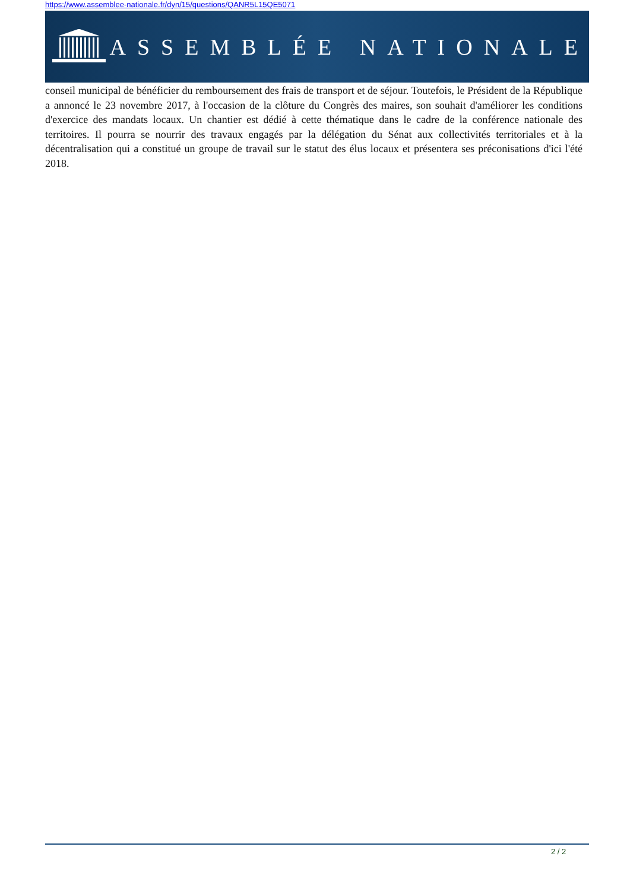https://www.assemblee-nationale.fr/dyn/15/questions/QANR5L15QE5071
ASSEMBLÉE NATIONALE
conseil municipal de bénéficier du remboursement des frais de transport et de séjour. Toutefois, le Président de la République a annoncé le 23 novembre 2017, à l'occasion de la clôture du Congrès des maires, son souhait d'améliorer les conditions d'exercice des mandats locaux. Un chantier est dédié à cette thématique dans le cadre de la conférence nationale des territoires. Il pourra se nourrir des travaux engagés par la délégation du Sénat aux collectivités territoriales et à la décentralisation qui a constitué un groupe de travail sur le statut des élus locaux et présentera ses préconisations d'ici l'été 2018.
2 / 2